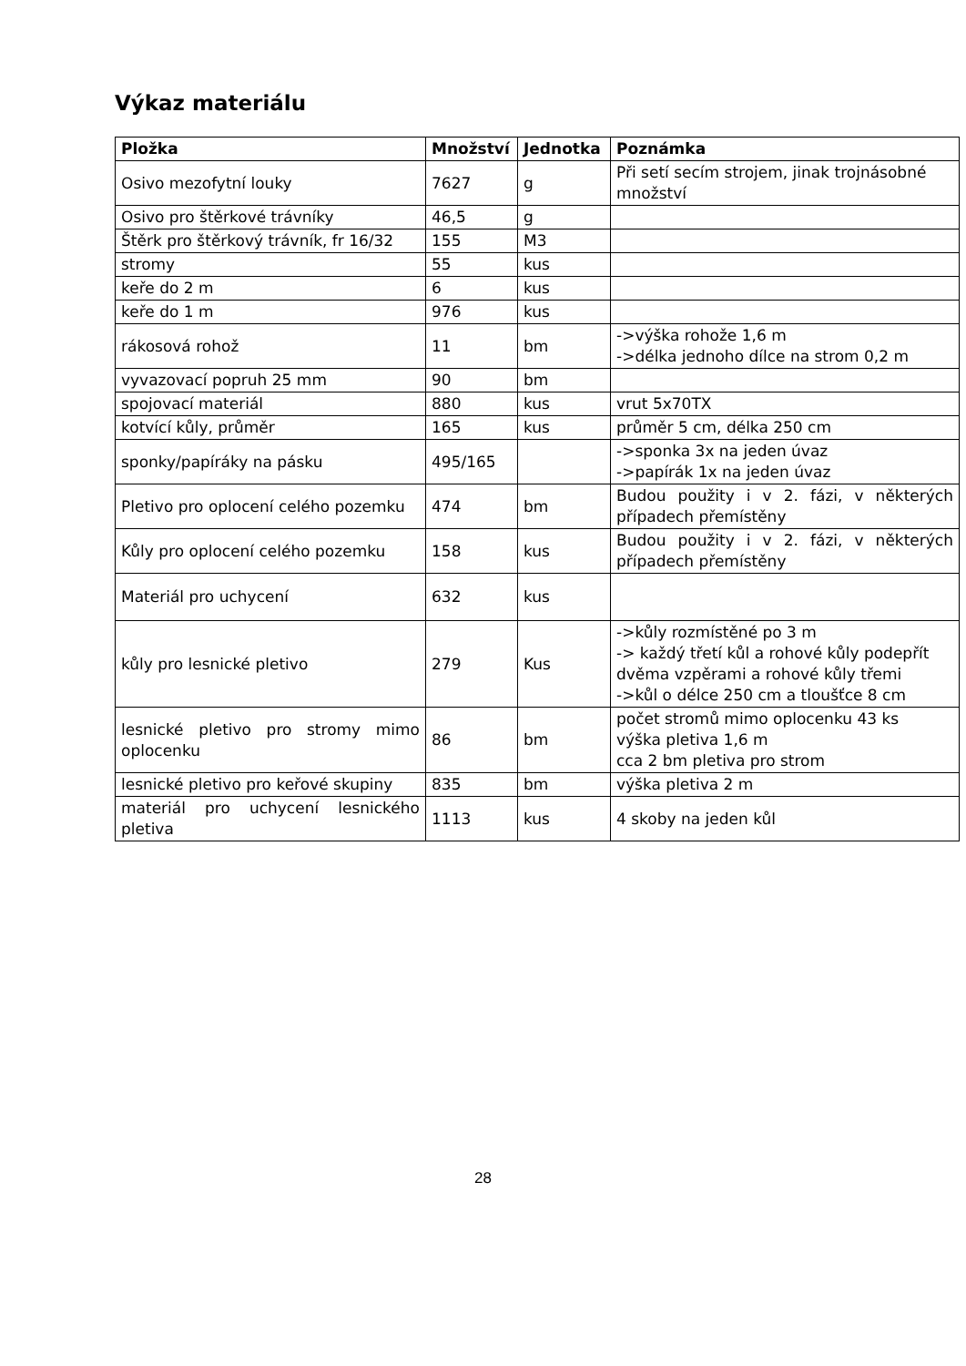Výkaz materiálu
| Pložka | Množství | Jednotka | Poznámka |
| --- | --- | --- | --- |
| Osivo mezofytní louky | 7627 | g | Při setí secím strojem, jinak trojnásobné množství |
| Osivo pro štěrkové trávníky | 46,5 | g | |
| Štěrk pro štěrkový trávník, fr 16/32 | 155 | M3 | |
| stromy | 55 | kus | |
| keře do 2 m | 6 | kus | |
| keře do 1 m | 976 | kus | |
| rákosová rohož | 11 | bm | ->výška rohože 1,6 m ->délka jednoho dílce na strom 0,2 m |
| vyvazovací popruh 25 mm | 90 | bm | |
| spojovací materiál | 880 | kus | vrut 5x70TX |
| kotvící kůly, průměr | 165 | kus | průměr 5 cm, délka 250 cm |
| sponky/papíráky na pásku | 495/165 | | ->sponka 3x na jeden úvaz ->papírák 1x na jeden úvaz |
| Pletivo pro oplocení celého pozemku | 474 | bm | Budou použity i v 2. fázi, v některých případech přemístěny |
| Kůly pro oplocení celého pozemku | 158 | kus | Budou použity i v 2. fázi, v některých případech přemístěny |
| Materiál pro uchycení | 632 | kus | |
| kůly pro lesnické pletivo | 279 | Kus | ->kůly rozmístěné po 3 m -> každý třetí kůl a rohové kůly podepřít dvěma vzpěrami a rohové kůly třemi ->kůl o délce 250 cm a tloušťce 8 cm |
| lesnické pletivo pro stromy mimo oplocenku | 86 | bm | počet stromů mimo oplocenku 43 ks výška pletiva 1,6 m cca 2 bm pletiva pro strom |
| lesnické pletivo pro keřové skupiny | 835 | bm | výška pletiva 2 m |
| materiál pro uchycení lesnického pletiva | 1113 | kus | 4 skoby na jeden kůl |
28